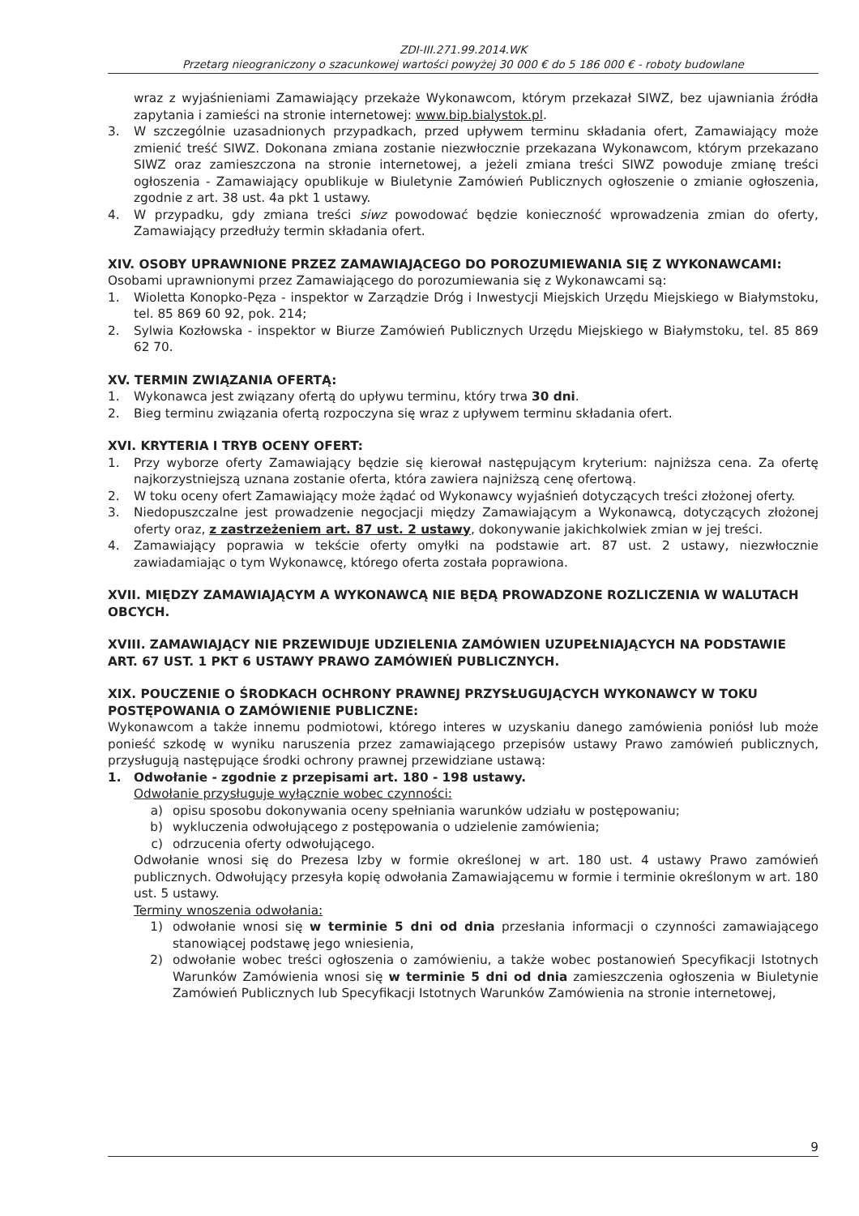ZDI-III.271.99.2014.WK
Przetarg nieograniczony o szacunkowej wartości powyżej 30 000 € do 5 186 000 € - roboty budowlane
wraz z wyjaśnieniami Zamawiający przekaże Wykonawcom, którym przekazał SIWZ, bez ujawniania źródła zapytania i zamieści na stronie internetowej: www.bip.bialystok.pl.
3. W szczególnie uzasadnionych przypadkach, przed upływem terminu składania ofert, Zamawiający może zmienić treść SIWZ. Dokonana zmiana zostanie niezwłocznie przekazana Wykonawcom, którym przekazano SIWZ oraz zamieszczona na stronie internetowej, a jeżeli zmiana treści SIWZ powoduje zmianę treści ogłoszenia - Zamawiający opublikuje w Biuletynie Zamówień Publicznych ogłoszenie o zmianie ogłoszenia, zgodnie z art. 38 ust. 4a pkt 1 ustawy.
4. W przypadku, gdy zmiana treści siwz powodować będzie konieczność wprowadzenia zmian do oferty, Zamawiający przedłuży termin składania ofert.
XIV. OSOBY UPRAWNIONE PRZEZ ZAMAWIAJĄCEGO DO POROZUMIEWANIA SIĘ Z WYKONAWCAMI:
Osobami uprawnionymi przez Zamawiającego do porozumiewania się z Wykonawcami są:
1. Wioletta Konopko-Pęza - inspektor w Zarządzie Dróg i Inwestycji Miejskich Urzędu Miejskiego w Białymstoku, tel. 85 869 60 92, pok. 214;
2. Sylwia Kozłowska - inspektor w Biurze Zamówień Publicznych Urzędu Miejskiego w Białymstoku, tel. 85 869 62 70.
XV. TERMIN ZWIĄZANIA OFERTĄ:
1. Wykonawca jest związany ofertą do upływu terminu, który trwa 30 dni.
2. Bieg terminu związania ofertą rozpoczyna się wraz z upływem terminu składania ofert.
XVI. KRYTERIA I TRYB OCENY OFERT:
1. Przy wyborze oferty Zamawiający będzie się kierował następującym kryterium: najniższa cena. Za ofertę najkorzystniejszą uznana zostanie oferta, która zawiera najniższą cenę ofertową.
2. W toku oceny ofert Zamawiający może żądać od Wykonawcy wyjaśnień dotyczących treści złożonej oferty.
3. Niedopuszczalne jest prowadzenie negocjacji między Zamawiającym a Wykonawcą, dotyczących złożonej oferty oraz, z zastrzeżeniem art. 87 ust. 2 ustawy, dokonywanie jakichkolwiek zmian w jej treści.
4. Zamawiający poprawia w tekście oferty omyłki na podstawie art. 87 ust. 2 ustawy, niezwłocznie zawiadamiając o tym Wykonawcę, którego oferta została poprawiona.
XVII. MIĘDZY ZAMAWIAJĄCYM A WYKONAWCĄ NIE BĘDĄ PROWADZONE ROZLICZENIA W WALUTACH OBCYCH.
XVIII. ZAMAWIAJĄCY NIE PRZEWIDUJE UDZIELENIA ZAMÓWIEN UZUPEŁNIAJĄCYCH NA PODSTAWIE ART. 67 UST. 1 PKT 6 USTAWY PRAWO ZAMÓWIEŃ PUBLICZNYCH.
XIX. POUCZENIE O ŚRODKACH OCHRONY PRAWNEJ PRZYSŁUGUJĄCYCH WYKONAWCY W TOKU POSTĘPOWANIA O ZAMÓWIENIE PUBLICZNE:
Wykonawcom a także innemu podmiotowi, którego interes w uzyskaniu danego zamówienia poniósł lub może ponieść szkodę w wyniku naruszenia przez zamawiającego przepisów ustawy Prawo zamówień publicznych, przysługują następujące środki ochrony prawnej przewidziane ustawą:
1. Odwołanie - zgodnie z przepisami art. 180 - 198 ustawy.
Odwołanie przysługuje wyłącznie wobec czynności:
a) opisu sposobu dokonywania oceny spełniania warunków udziału w postępowaniu;
b) wykluczenia odwołującego z postępowania o udzielenie zamówienia;
c) odrzucenia oferty odwołującego.
Odwołanie wnosi się do Prezesa Izby w formie określonej w art. 180 ust. 4 ustawy Prawo zamówień publicznych. Odwołujący przesyła kopię odwołania Zamawiającemu w formie i terminie określonym w art. 180 ust. 5 ustawy.
Terminy wnoszenia odwołania:
1) odwołanie wnosi się w terminie 5 dni od dnia przesłania informacji o czynności zamawiającego stanowiącej podstawę jego wniesienia,
2) odwołanie wobec treści ogłoszenia o zamówieniu, a także wobec postanowień Specyfikacji Istotnych Warunków Zamówienia wnosi się w terminie 5 dni od dnia zamieszczenia ogłoszenia w Biuletynie Zamówień Publicznych lub Specyfikacji Istotnych Warunków Zamówienia na stronie internetowej,
9